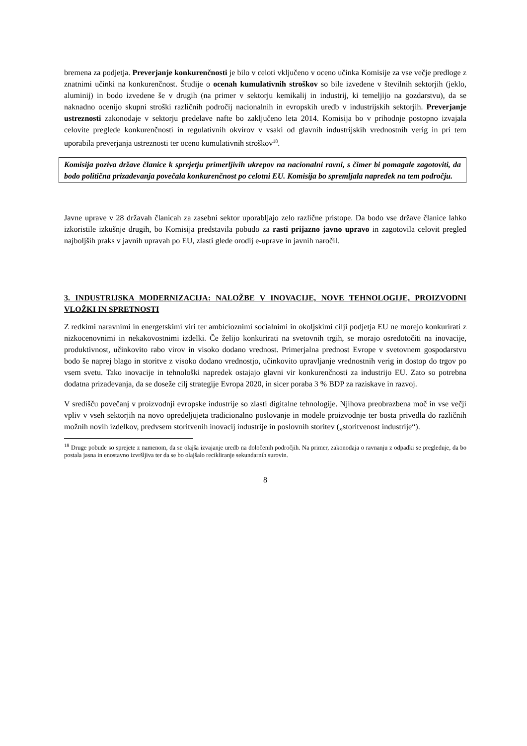bremena za podjetja. Preverjanje konkurenčnosti je bilo v celoti vključeno v oceno učinka Komisije za vse večje predloge z znatnimi učinki na konkurenčnost. Študije o ocenah kumulativnih stroškov so bile izvedene v številnih sektorjih (jeklo, aluminij) in bodo izvedene še v drugih (na primer v sektorju kemikalij in industrij, ki temeljijo na gozdarstvu), da se naknadno ocenijo skupni stroški različnih področij nacionalnih in evropskih uredb v industrijskih sektorjih. Preverjanje ustreznosti zakonodaje v sektorju predelave nafte bo zaključeno leta 2014. Komisija bo v prihodnje postopno izvajala celovite preglede konkurenčnosti in regulativnih okvirov v vsaki od glavnih industrijskih vrednostnih verig in pri tem uporabila preverjanja ustreznosti ter oceno kumulativnih stroškov<sup>18</sup>.
Komisija poziva države članice k sprejetju primerljivih ukrepov na nacionalni ravni, s čimer bi pomagale zagotoviti, da bodo politična prizadevanja povečala konkurenčnost po celotni EU. Komisija bo spremljala napredek na tem področju.
Javne uprave v 28 državah članicah za zasebni sektor uporabljajo zelo različne pristope. Da bodo vse države članice lahko izkoristile izkušnje drugih, bo Komisija predstavila pobudo za rasti prijazno javno upravo in zagotovila celovit pregled najboljših praks v javnih upravah po EU, zlasti glede orodij e-uprave in javnih naročil.
3. INDUSTRIJSKA MODERNIZACIJA: NALOŽBE V INOVACIJE, NOVE TEHNOLOGIJE, PROIZVODNI VLOŽKI IN SPRETNOSTI
Z redkimi naravnimi in energetskimi viri ter ambicioznimi socialnimi in okoljskimi cilji podjetja EU ne morejo konkurirati z nizkocenovnimi in nekakovostnimi izdelki. Če želijo konkurirati na svetovnih trgih, se morajo osredotočiti na inovacije, produktivnost, učinkovito rabo virov in visoko dodano vrednost. Primerjalna prednost Evrope v svetovnem gospodarstvu bodo še naprej blago in storitve z visoko dodano vrednostjo, učinkovito upravljanje vrednostnih verig in dostop do trgov po vsem svetu. Tako inovacije in tehnološki napredek ostajajo glavni vir konkurenčnosti za industrijo EU. Zato so potrebna dodatna prizadevanja, da se doseže cilj strategije Evropa 2020, in sicer poraba 3 % BDP za raziskave in razvoj.
V središču povečanj v proizvodnji evropske industrije so zlasti digitalne tehnologije. Njihova preobrazbena moč in vse večji vpliv v vseh sektorjih na novo opredeljujeta tradicionalno poslovanje in modele proizvodnje ter bosta privedla do različnih možnih novih izdelkov, predvsem storitvenih inovacij industrije in poslovnih storitev („storitvenost industrije“).
<sup>18</sup> Druge pobude so sprejete z namenom, da se olajša izvajanje uredb na določenih področjih. Na primer, zakonodaja o ravnanju z odpadki se pregleduje, da bo postala jasna in enostavno izvršljiva ter da se bo olajšalo recikliranje sekundarnih surovin.
8